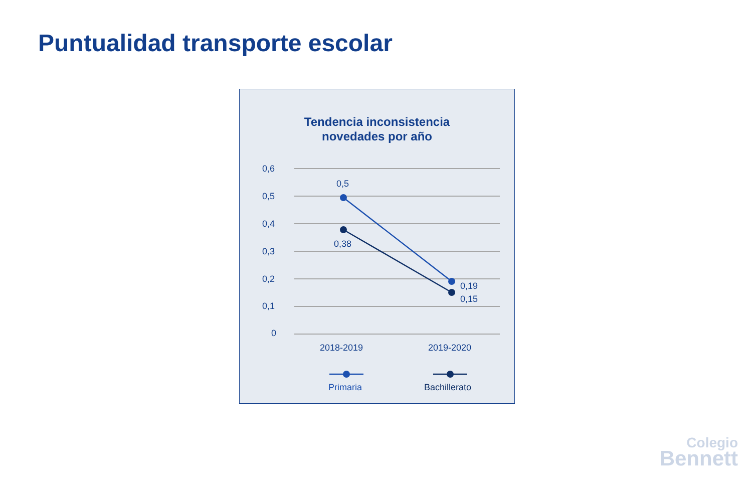Puntualidad transporte escolar
Tendencia inconsistencia
novedades por año
0,6
0,5
0,4
0,3
0,2
0,1
0
0,5
0,38
0,19
0,15
2018-2019
2019-2020
Primaria
Bachillerato
Colegio
Bennett